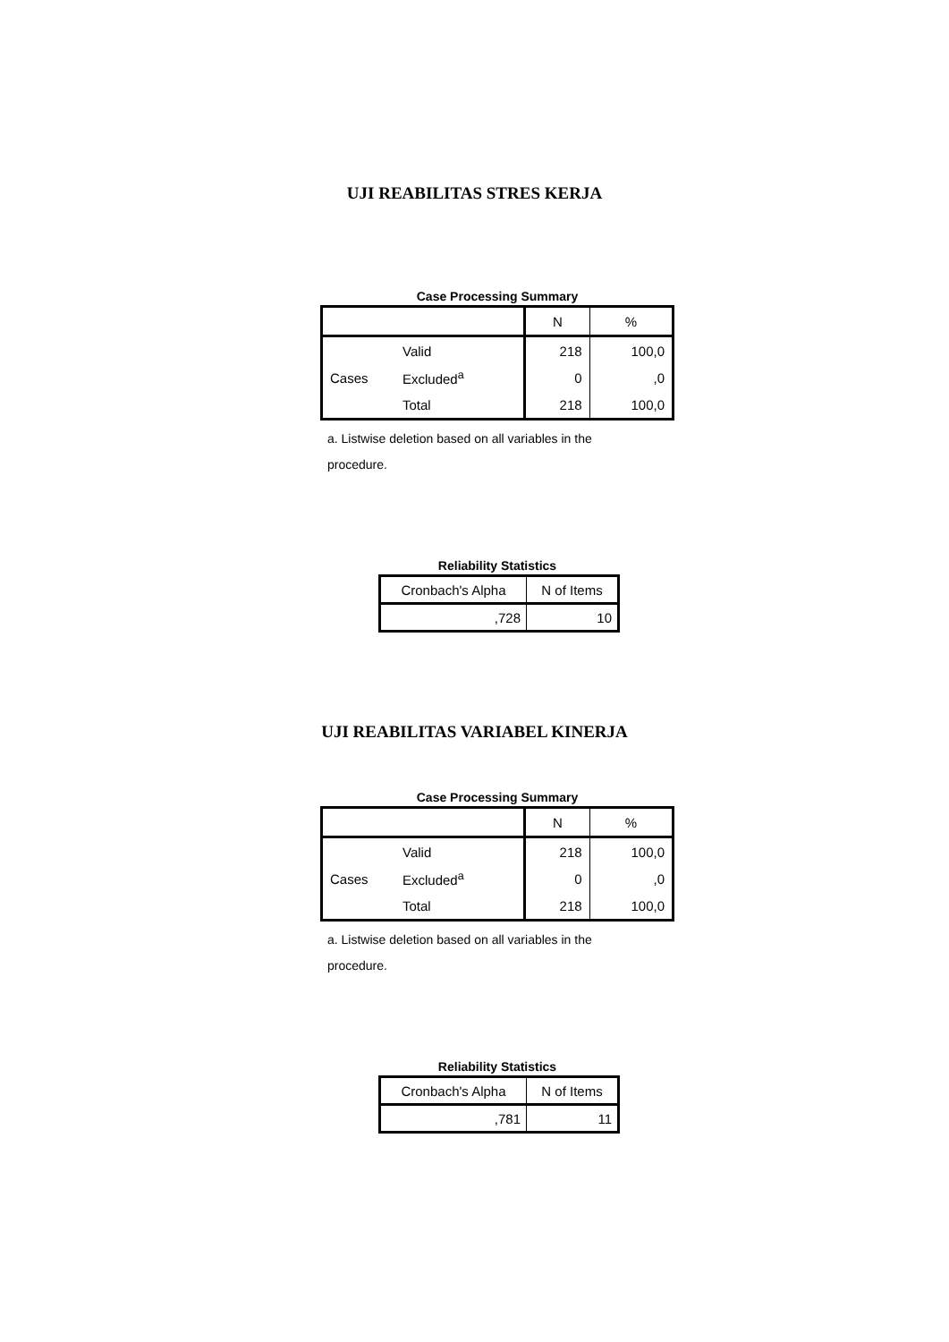UJI REABILITAS STRES KERJA
Case Processing Summary
| | | N | % |
| Cases | Valid | 218 | 100,0 |
| | Excluded<sup>a</sup> | 0 | ,0 |
| | Total | 218 | 100,0 |
a. Listwise deletion based on all variables in the
procedure.
Reliability Statistics
| Cronbach's Alpha | N of Items |
| ,728 | 10 |
UJI REABILITAS VARIABEL KINERJA
Case Processing Summary
| | | N | % |
| Cases | Valid | 218 | 100,0 |
| | Excluded<sup>a</sup> | 0 | ,0 |
| | Total | 218 | 100,0 |
a. Listwise deletion based on all variables in the
procedure.
Reliability Statistics
| Cronbach's Alpha | N of Items |
| ,781 | 11 |